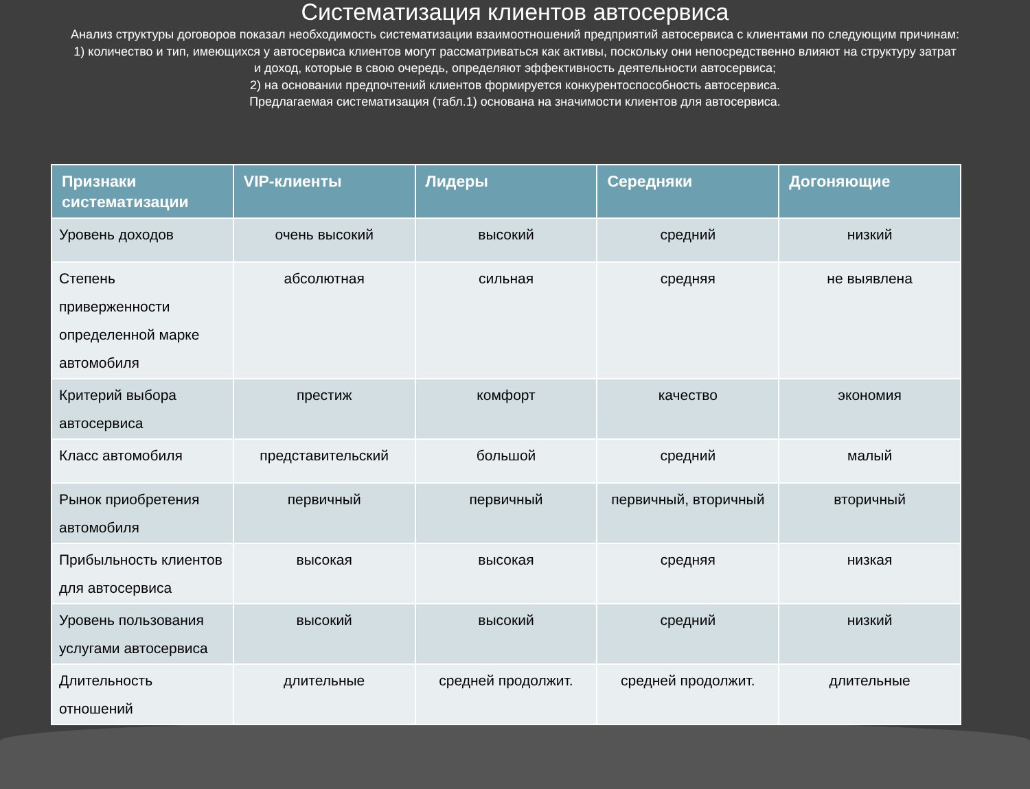Систематизация клиентов автосервиса
Анализ структуры договоров показал необходимость систематизации взаимоотношений предприятий автосервиса с клиентами по следующим причинам:
1) количество и тип, имеющихся у автосервиса клиентов могут рассматриваться как активы, поскольку они непосредственно влияют на структуру затрат и доход, которые в свою очередь, определяют эффективность деятельности автосервиса;
2) на основании предпочтений клиентов формируется конкурентоспособность автосервиса.
Предлагаемая систематизация (табл.1) основана на значимости клиентов для автосервиса.
| Признаки систематизации | VIP-клиенты | Лидеры | Середняки | Догоняющие |
| --- | --- | --- | --- | --- |
| Уровень доходов | очень высокий | высокий | средний | низкий |
| Степень приверженности определенной марке автомобиля | абсолютная | сильная | средняя | не выявлена |
| Критерий выбора автосервиса | престиж | комфорт | качество | экономия |
| Класс автомобиля | представительский | большой | средний | малый |
| Рынок приобретения автомобиля | первичный | первичный | первичный, вторичный | вторичный |
| Прибыльность клиентов для автосервиса | высокая | высокая | средняя | низкая |
| Уровень пользования услугами автосервиса | высокий | высокий | средний | низкий |
| Длительность отношений | длительные | средней продолжит. | средней продолжит. | длительные |